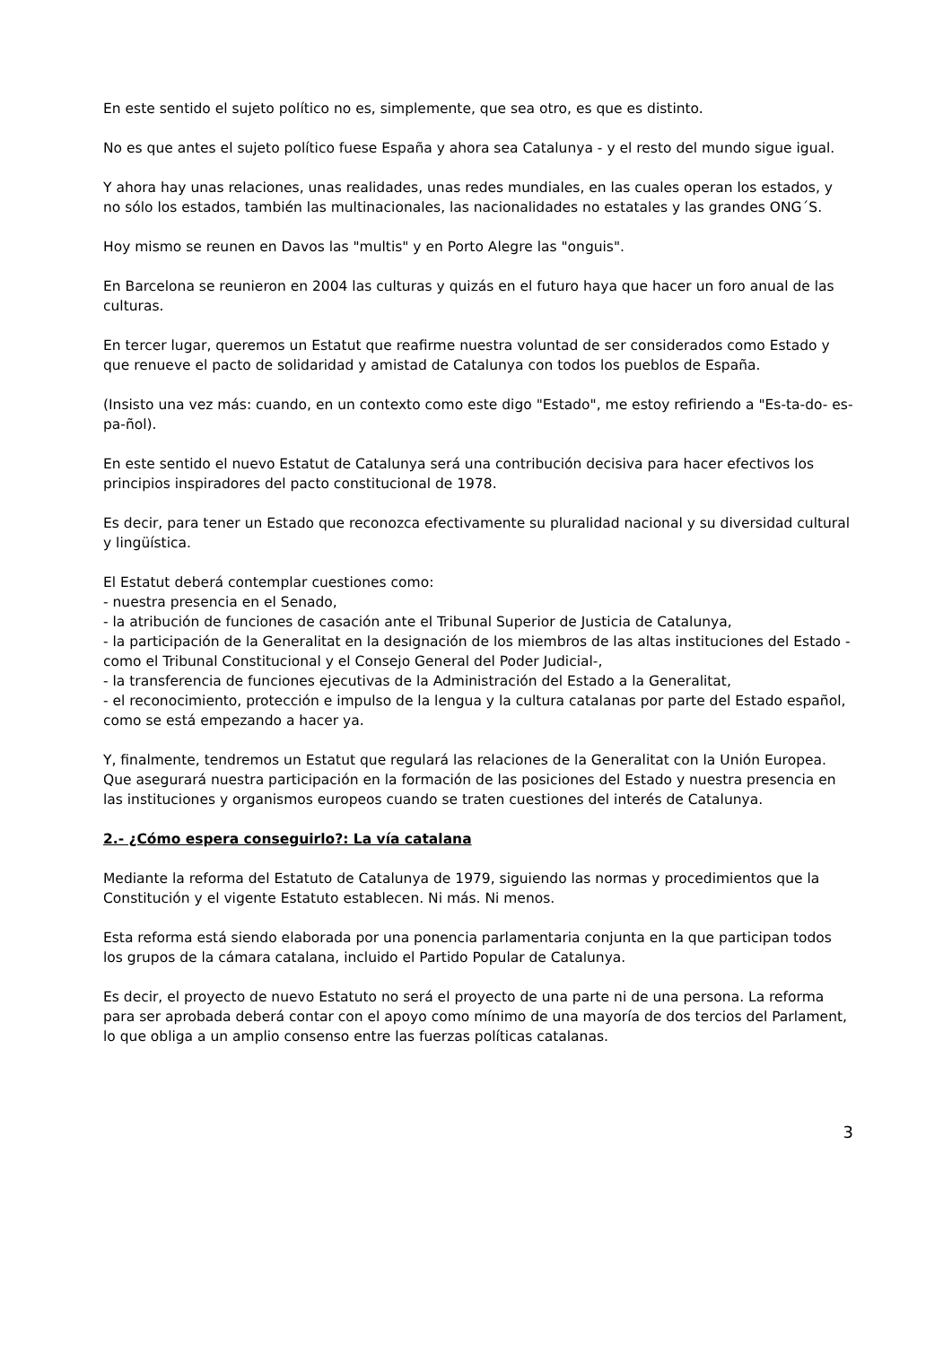En este sentido el sujeto político no es, simplemente, que sea otro, es que es distinto.
No es que antes el sujeto político fuese España y ahora sea Catalunya - y el resto del mundo sigue igual.
Y ahora hay unas relaciones, unas realidades, unas redes mundiales, en las cuales operan los estados, y no sólo los estados, también las multinacionales, las nacionalidades no estatales y las grandes ONG´S.
Hoy mismo se reunen en Davos las "multis" y en Porto Alegre las "onguis".
En Barcelona se reunieron en 2004 las culturas y quizás en el futuro haya que hacer un foro anual de las culturas.
En tercer lugar, queremos un Estatut que reafirme nuestra voluntad de ser considerados como Estado y que renueve el pacto de solidaridad y amistad de Catalunya con todos los pueblos de España.
(Insisto una vez más: cuando, en un contexto como este digo "Estado", me estoy refiriendo a "Es-ta-do- es-pa-ñol).
En este sentido el nuevo Estatut de Catalunya será una contribución decisiva para hacer efectivos los principios inspiradores del pacto constitucional de 1978.
Es decir, para tener un Estado que reconozca efectivamente su pluralidad nacional y su diversidad cultural y lingüística.
El Estatut deberá contemplar cuestiones como:
- nuestra presencia en el Senado,
- la atribución de funciones de casación ante el Tribunal Superior de Justicia de Catalunya,
- la participación de la Generalitat en la designación de los miembros de las altas instituciones del Estado -como el Tribunal Constitucional y el Consejo General del Poder Judicial-,
- la transferencia de funciones ejecutivas de la Administración del Estado a la Generalitat,
- el reconocimiento, protección e impulso de la lengua y la cultura catalanas por parte del Estado español, como se está empezando a hacer ya.
Y, finalmente, tendremos un Estatut que regulará las relaciones de la Generalitat con la Unión Europea. Que asegurará nuestra participación en la formación de las posiciones del Estado y nuestra presencia en las instituciones y organismos europeos cuando se traten cuestiones del interés de Catalunya.
2.- ¿Cómo espera conseguirlo?: La vía catalana
Mediante la reforma del Estatuto de Catalunya de 1979, siguiendo las normas y procedimientos que la Constitución y el vigente Estatuto establecen. Ni más. Ni menos.
Esta reforma está siendo elaborada por una ponencia parlamentaria conjunta en la que participan todos los grupos de la cámara catalana, incluido el Partido Popular de Catalunya.
Es decir, el proyecto de nuevo Estatuto no será el proyecto de una parte ni de una persona. La reforma para ser aprobada deberá contar con el apoyo como mínimo de una mayoría de dos tercios del Parlament, lo que obliga a un amplio consenso entre las fuerzas políticas catalanas.
3